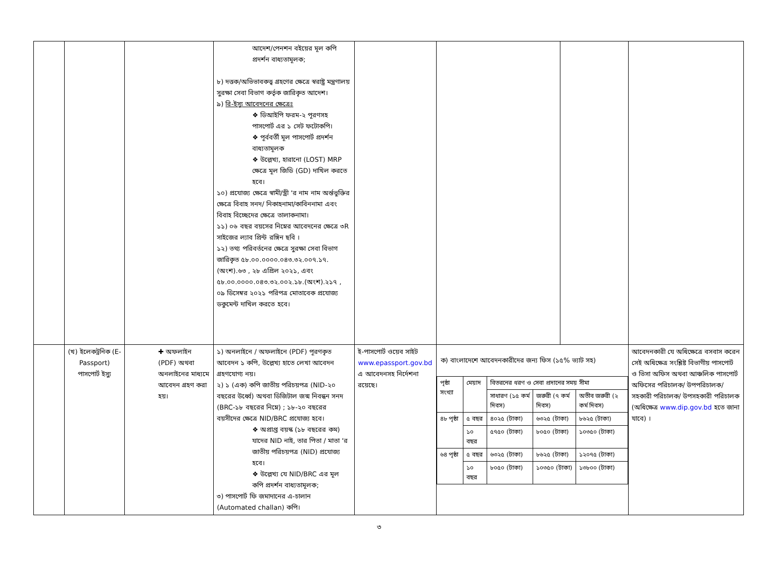| | | | আদেশ/পেনশন বইয়ের মূল কপি প্রদর্শন বাধ্যতামূলক; ৮) দত্তক/অভিভাবকত্ব গ্রহণের ক্ষেত্রে স্বরাষ্ট্র মন্ত্রণালয় সুরক্ষা সেবা বিভাগ কর্তৃক জারিকৃত আদেশ। ৯) রি-ইস্যু আবেদনের ক্ষেত্রেঃ ❖ ডিআইপি ফরম-২ পূরণসহ পাসপোর্ট এর ১ সেট ফটোকপি। ❖ পূর্ববর্তী মূল পাসপোর্ট প্রদর্শন বাধ্যতামূলক ❖ উল্লেখ্য, হারানো (LOST) MRP ক্ষেত্রে মূল জিডি (GD) দাখিল করতে হবে। ১০) প্রযোজ্য ক্ষেত্রে স্বামী/স্ত্রী ‘র নাম নাম অর্ন্তভুক্তির ক্ষেত্রে বিবাহ সনদ/ নিকাহনামা/কাবিননামা এবং বিবাহ বিচ্ছেদের ক্ষেত্রে তালাকনামা। ১১) ০৬ বছর বয়সের নিম্নের আবেদনের ক্ষেত্রে ৩R সাইজের ল্যাব প্রিন্ট রঙ্গিন ছবি । ১২) তথ্য পরিবর্তনের ক্ষেত্রে সুরক্ষা সেবা বিভাগ জারিকৃত ৫৮.০০.০০০০.০৪৩.৩২.০০৭.১৭.(অংশ).৬৩ , ২৮ এপ্রিল ২০২১, এবং ৫৮.০০.০০০০.০৪৩.৩২.০০২.১৮.(অংশ).২১৭ , ০৯ ডিসেম্বর ২০২১ পরিপত্র মোতাবেক প্রযোজ্য ডকুমেন্ট দাখিল করতে হবে। | | | | |
| | (খ) ইলেকট্রনিক (E-Passport) পাসপোর্ট ইস্যু | ✚ অফলাইন (PDF) অথবা অনলাইনের মাধ্যমে আবেদন গ্রহণ করা হয়। | ১) অনলাইনে / অফলাইনে (PDF) পূরণকৃত আবেদন ১ কপি, উল্লেখ্য হাতে লেখা আবেদন গ্রহণযোগ্য নয়। ২) ১ (এক) কপি জাতীয় পরিচয়পত্র (NID-২০ বছরের উর্ধ্বে) অথবা ডিজিটাল জন্ম নিবন্ধন সনদ (BRC-১৮ বছরের নিম্নে) ; ১৮-২০ বছরের বয়সীদের ক্ষেত্রে NID/BRC প্রযোজ্য হবে। ❖ অপ্রাপ্ত বয়স্ক (১৮ বছরের কম) যাদের NID নাই, তার পিতা / মাতা ‘র জাতীয় পরিচয়পত্র (NID) প্রযোজ্য হবে। ❖ উল্লেখ্য যে NID/BRC এর মূল কপি প্রদর্শন বাধ্যতামূলক; ৩) পাসপোর্ট ফি জমাদানের এ-চালান (Automated challan) কপি। | ই-পাসপোর্ট ওয়েব সাইট www.epassport.gov.bd এ আবেদনসহ নির্দেশনা রয়েছে। | ক) বাংলাদেশে আবেদনকারীদের জন্য ফিস (১৫% ভ্যাট সহ) / পৃষ্ঠা সংখ্যা / মেয়াদ / বিতরনের ধরণ ও সেবা প্রদানের সময় সীমা / / / / / / সাধারণ (১৫ কর্ম দিবস) / জরুরী (৭ কর্ম দিবস) / অতীব জরুরী (২ কর্ম দিবস) / / ৪৮ পৃষ্ঠা / ৫ বছর / ৪০২৫ (টাকা) / ৬৩২৫ (টাকা) / ৮৬২৫ (টাকা) / / / ১০ বছর / ৫৭৫০ (টাকা) / ৮০৫০ (টাকা) / ১০৩৫০ (টাকা) / / ৬৪ পৃষ্ঠা / ৫ বছর / ৬৩২৫ (টাকা) / ৮৬২৫ (টাকা) / ১২০৭৫ (টাকা) / / / ১০ বছর / ৮০৫০ (টাকা) / ১০৩৫০ (টাকা) / ১৩৮০০ (টাকা) / | | আবেদনকারী যে অধিক্ষেত্রে বসবাস করেন সেই অধিক্ষেত্র সংশ্লিষ্ট বিভাগীয় পাসপোর্ট ও ভিসা অফিস অথবা আঞ্চলিক পাসপোর্ট অফিসের পরিচালক/ উপপরিচালক/ সহকারী পরিচালক/ উপসহকারী পরিচালক (অধিক্ষেত্র www.dip.gov.bd হতে জানা যাবে) । |
৩